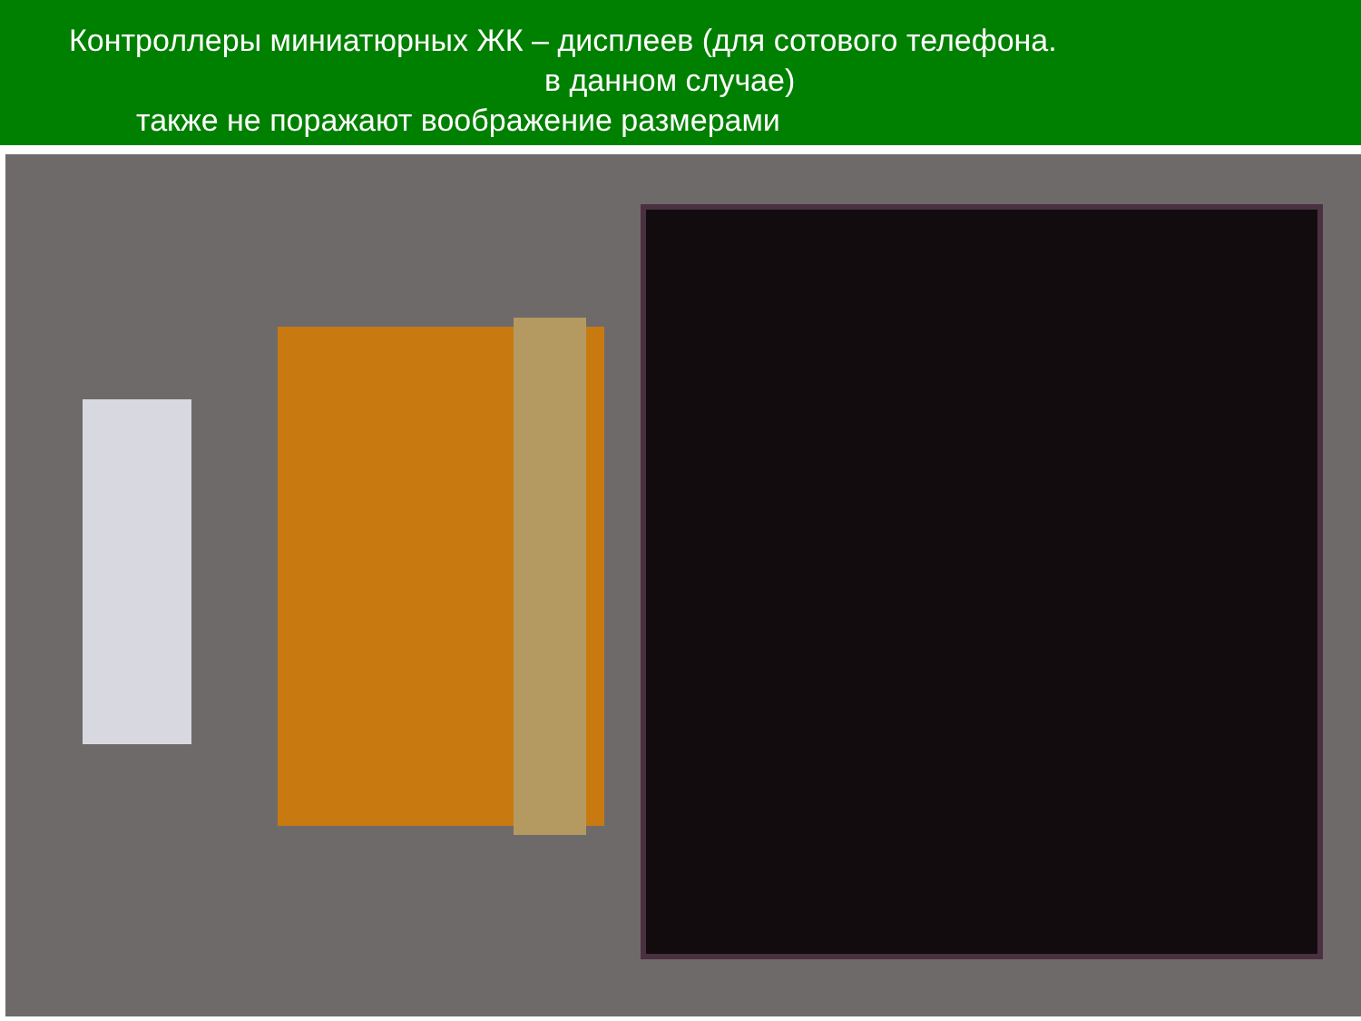Контроллеры миниатюрных ЖК – дисплеев (для сотового телефона.
в данном случае)
также не поражают воображение размерами